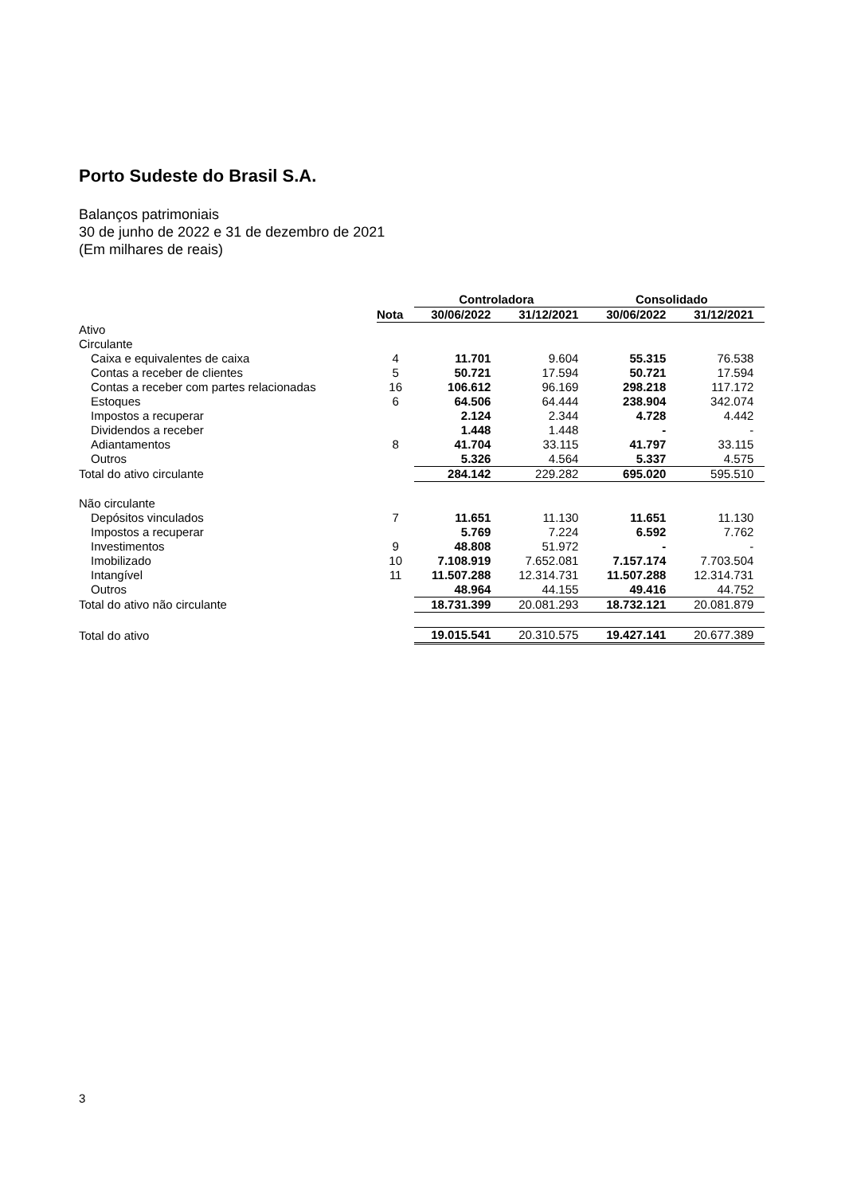Porto Sudeste do Brasil S.A.
Balanços patrimoniais
30 de junho de 2022 e 31 de dezembro de 2021
(Em milhares de reais)
| | | Controladora | | Consolidado | |
| --- | --- | --- | --- | --- | --- |
| | Nota | 30/06/2022 | 31/12/2021 | 30/06/2022 | 31/12/2021 |
| Ativo | | | | | |
| Circulante | | | | | |
| Caixa e equivalentes de caixa | 4 | 11.701 | 9.604 | 55.315 | 76.538 |
| Contas a receber de clientes | 5 | 50.721 | 17.594 | 50.721 | 17.594 |
| Contas a receber com partes relacionadas | 16 | 106.612 | 96.169 | 298.218 | 117.172 |
| Estoques | 6 | 64.506 | 64.444 | 238.904 | 342.074 |
| Impostos a recuperar | | 2.124 | 2.344 | 4.728 | 4.442 |
| Dividendos a receber | | 1.448 | 1.448 | - | - |
| Adiantamentos | 8 | 41.704 | 33.115 | 41.797 | 33.115 |
| Outros | | 5.326 | 4.564 | 5.337 | 4.575 |
| Total do ativo circulante | | 284.142 | 229.282 | 695.020 | 595.510 |
| Não circulante | | | | | |
| Depósitos vinculados | 7 | 11.651 | 11.130 | 11.651 | 11.130 |
| Impostos a recuperar | | 5.769 | 7.224 | 6.592 | 7.762 |
| Investimentos | 9 | 48.808 | 51.972 | - | - |
| Imobilizado | 10 | 7.108.919 | 7.652.081 | 7.157.174 | 7.703.504 |
| Intangível | 11 | 11.507.288 | 12.314.731 | 11.507.288 | 12.314.731 |
| Outros | | 48.964 | 44.155 | 49.416 | 44.752 |
| Total do ativo não circulante | | 18.731.399 | 20.081.293 | 18.732.121 | 20.081.879 |
| Total do ativo | | 19.015.541 | 20.310.575 | 19.427.141 | 20.677.389 |
3